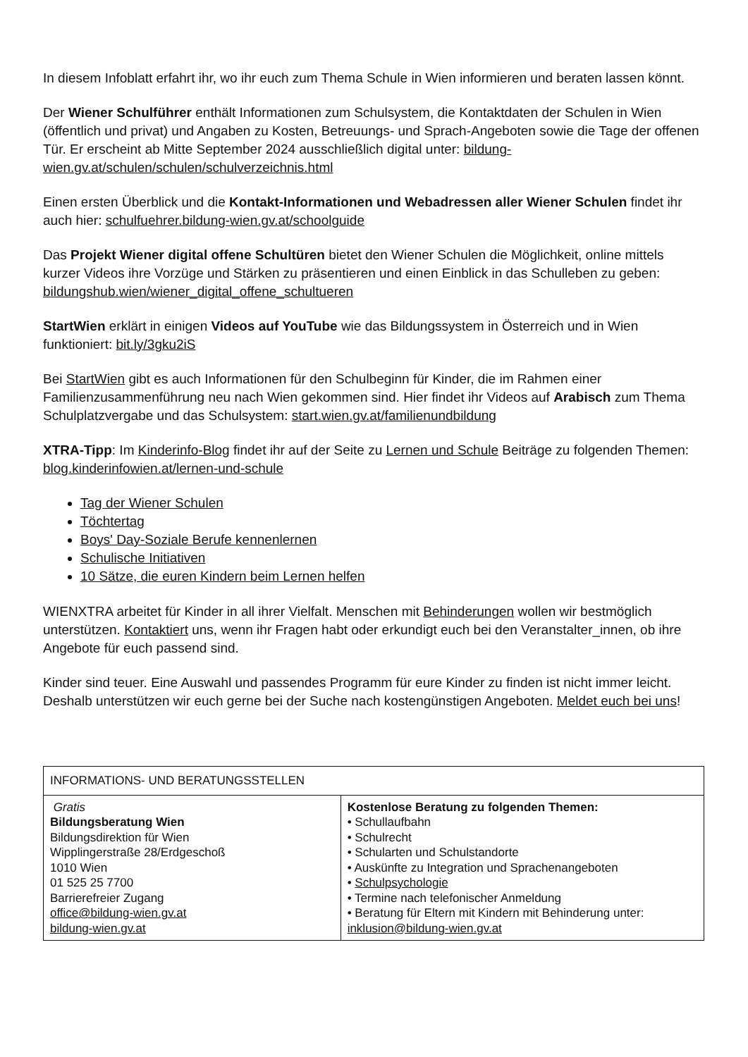In diesem Infoblatt erfahrt ihr, wo ihr euch zum Thema Schule in Wien informieren und beraten lassen könnt.
Der Wiener Schulführer enthält Informationen zum Schulsystem, die Kontaktdaten der Schulen in Wien (öffentlich und privat) und Angaben zu Kosten, Betreuungs- und Sprach-Angeboten sowie die Tage der offenen Tür. Er erscheint ab Mitte September 2024 ausschließlich digital unter: bildung-wien.gv.at/schulen/schulen/schulverzeichnis.html
Einen ersten Überblick und die Kontakt-Informationen und Webadressen aller Wiener Schulen findet ihr auch hier: schulfuehrer.bildung-wien.gv.at/schoolguide
Das Projekt Wiener digital offene Schultüren bietet den Wiener Schulen die Möglichkeit, online mittels kurzer Videos ihre Vorzüge und Stärken zu präsentieren und einen Einblick in das Schulleben zu geben: bildungshub.wien/wiener_digital_offene_schultueren
StartWien erklärt in einigen Videos auf YouTube wie das Bildungssystem in Österreich und in Wien funktioniert: bit.ly/3gku2iS
Bei StartWien gibt es auch Informationen für den Schulbeginn für Kinder, die im Rahmen einer Familienzusammenführung neu nach Wien gekommen sind. Hier findet ihr Videos auf Arabisch zum Thema Schulplatzvergabe und das Schulsystem: start.wien.gv.at/familienundbildung
XTRA-Tipp: Im Kinderinfo-Blog findet ihr auf der Seite zu Lernen und Schule Beiträge zu folgenden Themen: blog.kinderinfowien.at/lernen-und-schule
Tag der Wiener Schulen
Töchtertag
Boys' Day-Soziale Berufe kennenlernen
Schulische Initiativen
10 Sätze, die euren Kindern beim Lernen helfen
WIENXTRA arbeitet für Kinder in all ihrer Vielfalt. Menschen mit Behinderungen wollen wir bestmöglich unterstützen. Kontaktiert uns, wenn ihr Fragen habt oder erkundigt euch bei den Veranstalter_innen, ob ihre Angebote für euch passend sind.
Kinder sind teuer. Eine Auswahl und passendes Programm für eure Kinder zu finden ist nicht immer leicht. Deshalb unterstützen wir euch gerne bei der Suche nach kostengünstigen Angeboten. Meldet euch bei uns!
| INFORMATIONS- UND BERATUNGSSTELLEN | |
| Gratis Bildungsberatung Wien Bildungsdirektion für Wien Wipplingerstraße 28/Erdgeschoß 1010 Wien 01 525 25 7700 Barrierefreier Zugang office@bildung-wien.gv.at bildung-wien.gv.at | Kostenlose Beratung zu folgenden Themen: • Schullaufbahn • Schulrecht • Schularten und Schulstandorte • Auskünfte zu Integration und Sprachenangeboten • Schulpsychologie • Termine nach telefonischer Anmeldung • Beratung für Eltern mit Kindern mit Behinderung unter: inklusion@bildung-wien.gv.at |